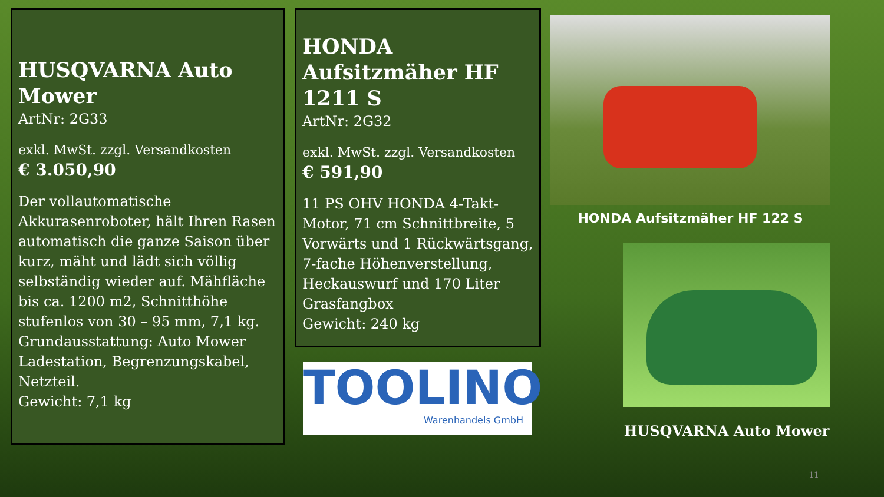HUSQVARNA Auto Mower
ArtNr: 2G33
exkl. MwSt. zzgl. Versandkosten
€ 3.050,90
Der vollautomatische Akkurasenroboter, hält Ihren Rasen automatisch die ganze Saison über kurz, mäht und lädt sich völlig selbständig wieder auf. Mähfläche bis ca. 1200 m2, Schnitthöhe stufenlos von 30 – 95 mm, 7,1 kg. Grundausstattung: Auto Mower Ladestation, Begrenzungskabel, Netzteil.
Gewicht: 7,1 kg
HONDA Aufsitzmäher HF 1211 S
ArtNr: 2G32
exkl. MwSt. zzgl. Versandkosten
€ 591,90
11 PS OHV HONDA 4-Takt-Motor, 71 cm Schnittbreite, 5 Vorwärts und 1 Rückwärtsgang, 7-fache Höhenverstellung, Heckauswurf und 170 Liter Grasfangbox
Gewicht: 240 kg
TOOLINO
Warenhandels GmbH
HONDA Aufsitzmäher HF 122 S
HUSQVARNA Auto Mower
11